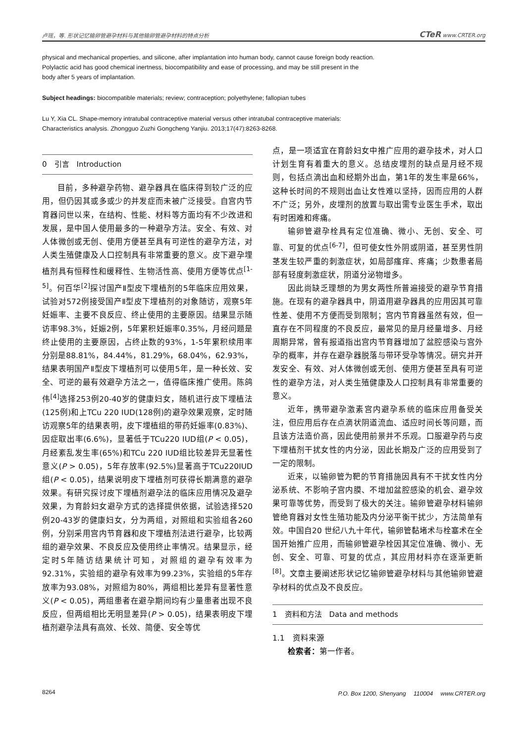卢瑶，等. 形状记忆输卵管避孕材料与其他输卵管避孕材料的特点分析 CTeR www.CRTER.org
physical and mechanical properties, and silicone, after implantation into human body, cannot cause foreign body reaction.
Polylactic acid has good chemical inertness, biocompatibility and ease of processing, and may be still present in the
body after 5 years of implantation.
Subject headings: biocompatible materials; review; contraception; polyethylene; fallopian tubes
Lu Y, Xia CL. Shape-memory intratubal contraceptive material versus other intratubal contraceptive materials:
Characteristics analysis. Zhongguo Zuzhi Gongcheng Yanjiu. 2013;17(47):8263-8268.
0　引言　Introduction
目前，多种避孕药物、避孕器具在临床得到较广泛的应用，但仍因其或多或少的并发症而未被广泛接受。自宫内节育器问世以来，在结构、性能、材料等方面均有不少改进和发展，是中国人使用最多的一种避孕方法。安全、有效、对人体微创或无创、使用方便甚至具有可逆性的避孕方法，对人类生殖健康及人口控制具有非常重要的意义。皮下避孕埋植剂具有恒释性和缓释性、生物活性高、使用方便等优点<sup>[1-5]</sup>。何百华<sup>[2]</sup>探讨国产Ⅱ型皮下埋植剂的5年临床应用效果，试验对572例接受国产Ⅱ型皮下埋植剂的对象随访，观察5年妊娠率、主要不良反应、终止使用的主要原因。结果显示随访率98.3%，妊娠2例，5年累积妊娠率0.35%，月经问题是终止使用的主要原因，占终止数的93%，1-5年累积续用率分别是88.81%，84.44%，81.29%，68.04%，62.93%，结果表明国产Ⅱ型皮下埋植剂可以使用5年，是一种长效、安全、可逆的最有效避孕方法之一，值得临床推广使用。陈鸽伟<sup>[4]</sup>选择253例20-40岁的健康妇女，随机进行皮下埋植法(125例)和上TCu 220 IUD(128例)的避孕效果观察，定时随访观察5年的结果表明，皮下埋植组的带药妊娠率(0.83%)、因症取出率(6.6%)，显著低于TCu220 IUD组(P < 0.05)，月经紊乱发生率(65%)和TCu 220 IUD组比较差异无显著性意义(P > 0.05)，5年存放率(92.5%)显著高于TCu220IUD组(P < 0.05)，结果说明皮下埋植剂可获得长期满意的避孕效果。有研究探讨皮下埋植剂避孕法的临床应用情况及避孕效果，为育龄妇女避孕方式的选择提供依据，试验选择520例20-43岁的健康妇女，分为两组，对照组和实验组各260例，分别采用宫内节育器和皮下埋植剂法进行避孕，比较两组的避孕效果、不良反应及使用终止率情况。结果显示，经定时5年随访结果统计可知，对照组的避孕有效率为92.31%，实验组的避孕有效率为99.23%，实验组的5年存放率为93.08%，对照组为80%，两组相比差异有显著性意义(P < 0.05)，两组患者在避孕期间均有少量患者出现不良反应，但两组相比无明显差异(P > 0.05)，结果表明皮下埋植剂避孕法具有高效、长效、简便、安全等优
点，是一项适宜在育龄妇女中推广应用的避孕技术，对人口计划生育有着重大的意义。总结皮埋剂的缺点是月经不规则，包括点滴出血和经期外出血，第1年的发生率是66%，这种长时间的不规则出血让女性难以坚持，因而应用的人群不广泛；另外，皮埋剂的放置与取出需专业医生手术，取出有时困难和疼痛。
输卵管避孕栓具有定位准确、微小、无创、安全、可靠、可复的优点<sup>[6-7]</sup>，但可使女性外阴或阴道，甚至男性阴茎发生较严重的刺激症状，如局部瘙痒、疼痛；少数患者局部有轻度刺激症状，阴道分泌物增多。
因此尚缺乏理想的为男女两性所普遍接受的避孕节育措施。在现有的避孕器具中，阴道用避孕器具的应用因其可靠性差、使用不方便而受到限制；宫内节育器虽然有效，但一直存在不同程度的不良反应，最常见的是月经量增多、月经周期异常，曾有报道指出宫内节育器增加了盆腔感染与宫外孕的概率，并存在避孕器脱落与带环受孕等情况。研究并开发安全、有效、对人体微创或无创、使用方便甚至具有可逆性的避孕方法，对人类生殖健康及人口控制具有非常重要的意义。
近年，携带避孕激素宫内避孕系统的临床应用备受关注，但应用后存在点滴状阴道流血、适应时间长等问题，而且该方法造价高，因此使用前景并不乐观。口服避孕药与皮下埋植剂干扰女性的内分泌，因此长期及广泛的应用受到了一定的限制。
近来，以输卵管为靶的节育措施因具有不干扰女性内分泌系统、不影响子宫内膜、不增加盆腔感染的机会、避孕效果可靠等优势，而受到了极大的关注。输卵管避孕材料输卵管绝育器对女性生殖功能及内分泌平衡干扰少，方法简单有效。中国自20 世纪八九十年代，输卵管黏堵术与栓塞术在全国开始推广应用，而输卵管避孕栓因其定位准确、微小、无创、安全、可靠、可复的优点，其应用材料亦在逐渐更新<sup>[8]</sup>。文章主要阐述形状记忆输卵管避孕材料与其他输卵管避孕材料的优点及不良反应。
1　资料和方法　Data and methods
1.1　资料来源
检索者：第一作者。
8264 P.O. Box 1200, Shenyang　 110004　 www.CRTER.org